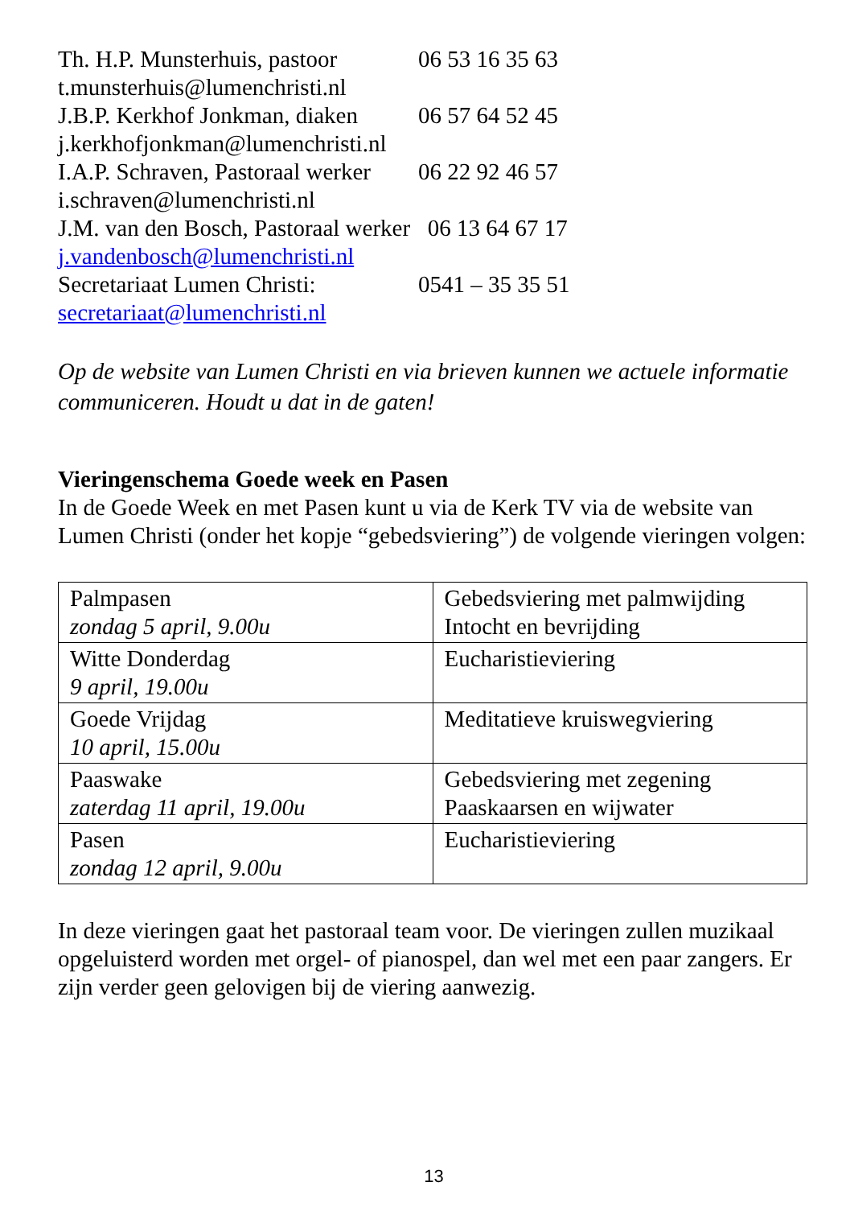Th. H.P. Munsterhuis, pastoor 06 53 16 35 63
t.munsterhuis@lumenchristi.nl
J.B.P. Kerkhof Jonkman, diaken 06 57 64 52 45
j.kerkhofjonkman@lumenchristi.nl
I.A.P. Schraven, Pastoraal werker 06 22 92 46 57
i.schraven@lumenchristi.nl
J.M. van den Bosch, Pastoraal werker 06 13 64 67 17
j.vandenbosch@lumenchristi.nl
Secretariaat Lumen Christi: 0541 – 35 35 51
secretariaat@lumenchristi.nl
Op de website van Lumen Christi en via brieven kunnen we actuele informatie communiceren. Houdt u dat in de gaten!
Vieringenschema Goede week en Pasen
In de Goede Week en met Pasen kunt u via de Kerk TV via de website van Lumen Christi (onder het kopje “gebedsviering”) de volgende vieringen volgen:
| Palmpasen zondag 5 april, 9.00u | Gebedsviering met palmwijding Intocht en bevrijding |
| Witte Donderdag 9 april, 19.00u | Eucharistieviering |
| Goede Vrijdag 10 april, 15.00u | Meditatieve kruiswegviering |
| Paaswake zaterdag 11 april, 19.00u | Gebedsviering met zegening Paaskaarsen en wijwater |
| Pasen zondag 12 april, 9.00u | Eucharistieviering |
In deze vieringen gaat het pastoraal team voor. De vieringen zullen muzikaal opgeluisterd worden met orgel- of pianospel, dan wel met een paar zangers. Er zijn verder geen gelovigen bij de viering aanwezig.
13